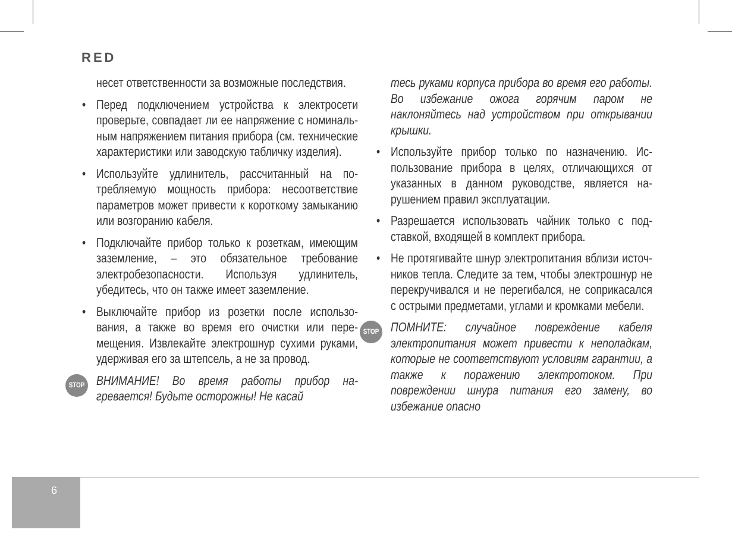RED
несет ответственности за возможные послед­ствия.
• Перед подключением устройства к электросети проверьте, совпадает ли ее напряжение с номиналь­ным напряжением питания прибора (см. технические характеристики или заводскую табличку изделия).
• Используйте удлинитель, рассчитанный на по­требляемую мощность прибора: несоответствие параметров может привести к короткому замы­канию или возгоранию кабеля.
• Подключайте прибор только к розеткам, имею­щим заземление, – это обязательное требование электробезопасности. Используя удлинитель, убедитесь, что он также имеет заземление.
• Выключайте прибор из розетки после использо­вания, а также во время его очистки или пере­мещения. Извлекайте электрошнур сухими ру­ками, удерживая его за штепсель, а не за провод.
STOP ВНИМАНИЕ! Во время работы прибор на­гревается! Будьте осторожны! Не касай­
тесь руками корпуса прибора во время его работы. Во избежание ожога горячим па­ром не наклоняйтесь над устройством при открывании крышки.
• Используйте прибор только по назначению. Ис­пользование прибора в целях, отличающихся от указанных в данном руководстве, является на­рушением правил эксплуатации.
• Разрешается использовать чайник только с под­ставкой, входящей в комплект прибора.
• Не протягивайте шнур электропитания вблизи источ­ников тепла. Следите за тем, чтобы электрошнур не перекручивался и не перегибался, не соприкасался с острыми предметами, углами и кромками мебели.
STOP ПОМНИТЕ: случайное повреждение кабеля электропитания может привести к непо­ладкам, которые не соответствуют ус­ловиям гарантии, а также к поражению электротоком. При повреждении шнура питания его замену, во избежание опасно­
6